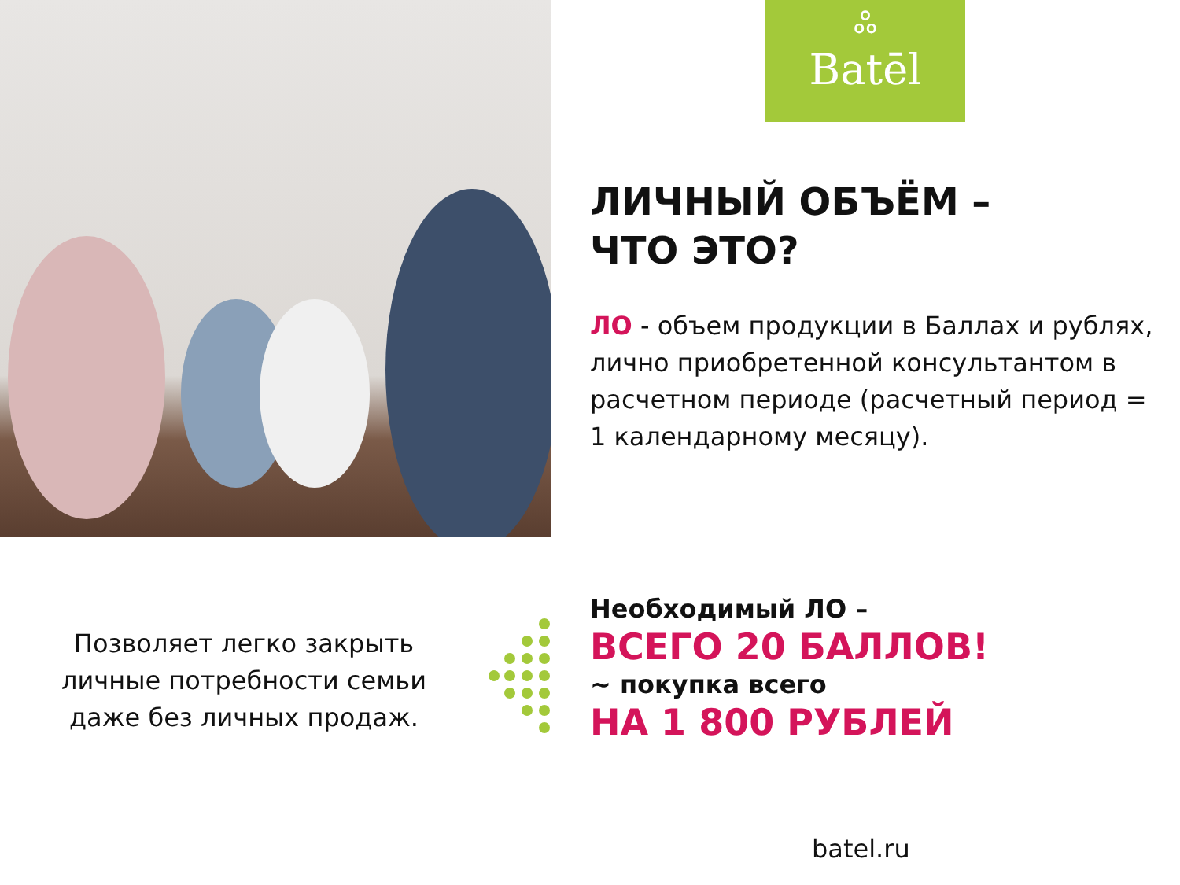ஃ
Batēl
ЛИЧНЫЙ ОБЪЁМ –
ЧТО ЭТО?
ЛО - объем продукции в Баллах и рублях, лично приобретенной консультантом в расчетном периоде (расчетный период = 1 календарному месяцу).
Позволяет легко закрыть личные потребности семьи даже без личных продаж.
Необходимый ЛО –
ВСЕГО 20 БАЛЛОВ!
~ покупка всего
НА 1 800 РУБЛЕЙ
batel.ru